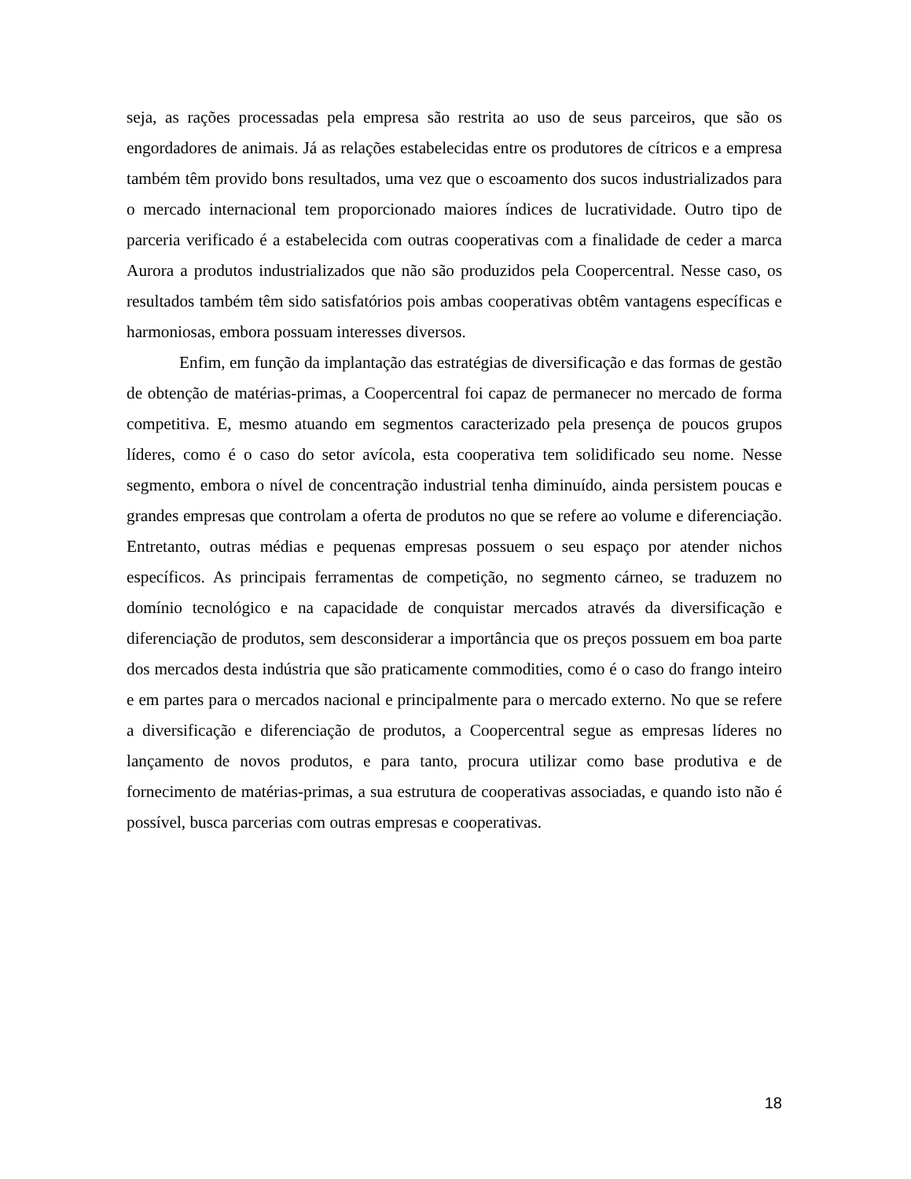seja, as rações processadas pela empresa são restrita ao uso de seus parceiros, que são os engordadores de animais. Já as relações estabelecidas entre os produtores de cítricos e a empresa também têm provido bons resultados, uma vez que o escoamento dos sucos industrializados para o mercado internacional tem proporcionado maiores índices de lucratividade. Outro tipo de parceria verificado é a estabelecida com outras cooperativas com a finalidade de ceder a marca Aurora a produtos industrializados que não são produzidos pela Coopercentral. Nesse caso, os resultados também têm sido satisfatórios pois ambas cooperativas obtêm vantagens específicas e harmoniosas, embora possuam interesses diversos.
Enfim, em função da implantação das estratégias de diversificação e das formas de gestão de obtenção de matérias-primas, a Coopercentral foi capaz de permanecer no mercado de forma competitiva. E, mesmo atuando em segmentos caracterizado pela presença de poucos grupos líderes, como é o caso do setor avícola, esta cooperativa tem solidificado seu nome. Nesse segmento, embora o nível de concentração industrial tenha diminuído, ainda persistem poucas e grandes empresas que controlam a oferta de produtos no que se refere ao volume e diferenciação. Entretanto, outras médias e pequenas empresas possuem o seu espaço por atender nichos específicos. As principais ferramentas de competição, no segmento cárneo, se traduzem no domínio tecnológico e na capacidade de conquistar mercados através da diversificação e diferenciação de produtos, sem desconsiderar a importância que os preços possuem em boa parte dos mercados desta indústria que são praticamente commodities, como é o caso do frango inteiro e em partes para o mercados nacional e principalmente para o mercado externo. No que se refere a diversificação e diferenciação de produtos, a Coopercentral segue as empresas líderes no lançamento de novos produtos, e para tanto, procura utilizar como base produtiva e de fornecimento de matérias-primas, a sua estrutura de cooperativas associadas, e quando isto não é possível, busca parcerias com outras empresas e cooperativas.
18